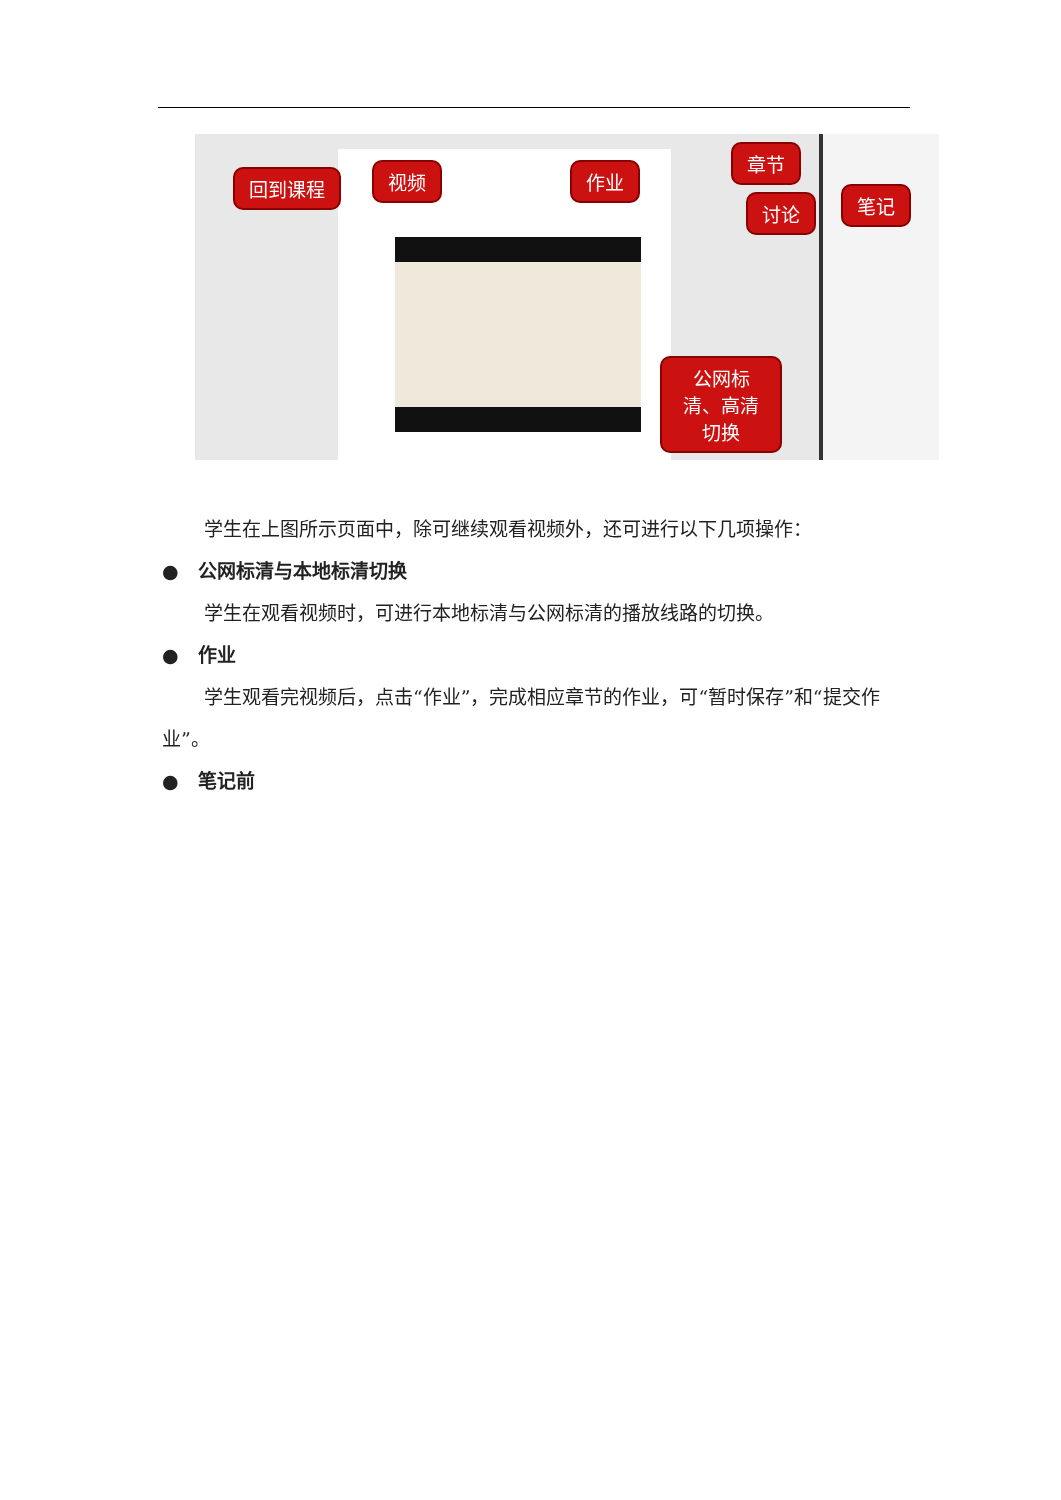回到课程 视频 作业
章节
讨论 笔记
公网标清、高清切换
学生在上图所示页面中，除可继续观看视频外，还可进行以下几项操作：
● 公网标清与本地标清切换
学生在观看视频时，可进行本地标清与公网标清的播放线路的切换。
● 作业
学生观看完视频后，点击“作业”，完成相应章节的作业，可“暂时保存”和“提交作业”。
● 笔记前